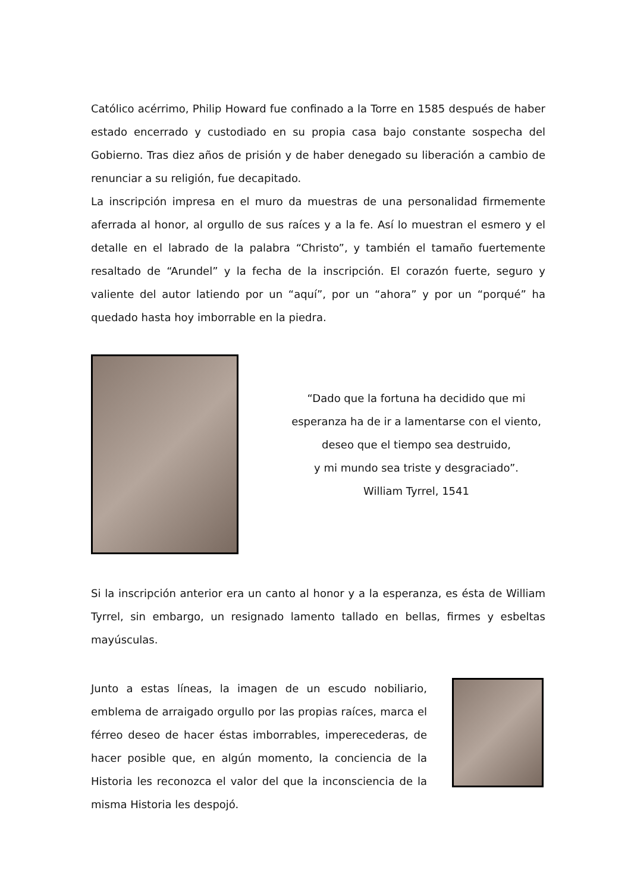Católico acérrimo, Philip Howard fue confinado a la Torre en 1585 después de haber estado encerrado y custodiado en su propia casa bajo constante sospecha del Gobierno. Tras diez años de prisión y de haber denegado su liberación a cambio de renunciar a su religión, fue decapitado.
La inscripción impresa en el muro da muestras de una personalidad firmemente aferrada al honor, al orgullo de sus raíces y a la fe. Así lo muestran el esmero y el detalle en el labrado de la palabra “Christo”, y también el tamaño fuertemente resaltado de “Arundel” y la fecha de la inscripción. El corazón fuerte, seguro y valiente del autor latiendo por un “aquí”, por un “ahora” y por un “porqué” ha quedado hasta hoy imborrable en la piedra.
“Dado que la fortuna ha decidido que mi
esperanza ha de ir a lamentarse con el viento,
deseo que el tiempo sea destruido,
y mi mundo sea triste y desgraciado”.
William Tyrrel, 1541
Si la inscripción anterior era un canto al honor y a la esperanza, es ésta de William Tyrrel, sin embargo, un resignado lamento tallado en bellas, firmes y esbeltas mayúsculas.
Junto a estas líneas, la imagen de un escudo nobiliario, emblema de arraigado orgullo por las propias raíces, marca el férreo deseo de hacer éstas imborrables, imperecederas, de hacer posible que, en algún momento, la conciencia de la Historia les reconozca el valor del que la inconsciencia de la misma Historia les despojó.